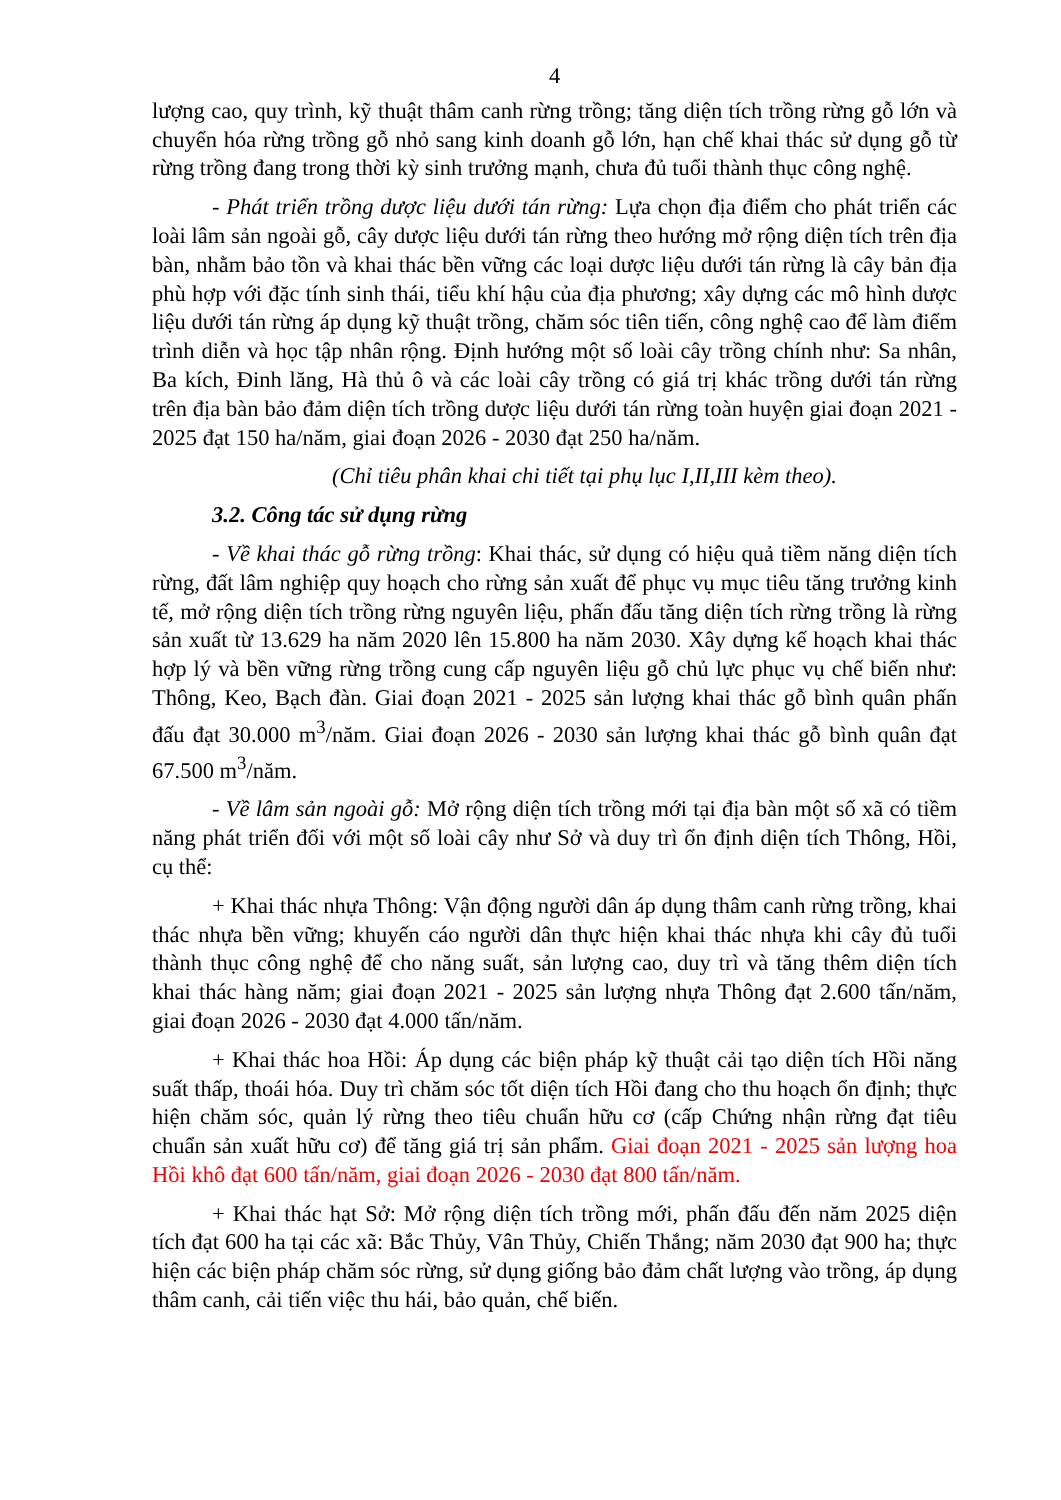4
lượng cao, quy trình, kỹ thuật thâm canh rừng trồng; tăng diện tích trồng rừng gỗ lớn và chuyển hóa rừng trồng gỗ nhỏ sang kinh doanh gỗ lớn, hạn chế khai thác sử dụng gỗ từ rừng trồng đang trong thời kỳ sinh trưởng mạnh, chưa đủ tuổi thành thục công nghệ.
- Phát triển trồng dược liệu dưới tán rừng: Lựa chọn địa điểm cho phát triển các loài lâm sản ngoài gỗ, cây dược liệu dưới tán rừng theo hướng mở rộng diện tích trên địa bàn, nhằm bảo tồn và khai thác bền vững các loại dược liệu dưới tán rừng là cây bản địa phù hợp với đặc tính sinh thái, tiểu khí hậu của địa phương; xây dựng các mô hình dược liệu dưới tán rừng áp dụng kỹ thuật trồng, chăm sóc tiên tiến, công nghệ cao để làm điểm trình diễn và học tập nhân rộng. Định hướng một số loài cây trồng chính như: Sa nhân, Ba kích, Đinh lăng, Hà thủ ô và các loài cây trồng có giá trị khác trồng dưới tán rừng trên địa bàn bảo đảm diện tích trồng dược liệu dưới tán rừng toàn huyện giai đoạn 2021 - 2025 đạt 150 ha/năm, giai đoạn 2026 - 2030 đạt 250 ha/năm.
(Chỉ tiêu phân khai chi tiết tại phụ lục I,II,III kèm theo).
3.2. Công tác sử dụng rừng
- Về khai thác gỗ rừng trồng: Khai thác, sử dụng có hiệu quả tiềm năng diện tích rừng, đất lâm nghiệp quy hoạch cho rừng sản xuất để phục vụ mục tiêu tăng trưởng kinh tế, mở rộng diện tích trồng rừng nguyên liệu, phấn đấu tăng diện tích rừng trồng là rừng sản xuất từ 13.629 ha năm 2020 lên 15.800 ha năm 2030. Xây dựng kế hoạch khai thác hợp lý và bền vững rừng trồng cung cấp nguyên liệu gỗ chủ lực phục vụ chế biến như: Thông, Keo, Bạch đàn. Giai đoạn 2021 - 2025 sản lượng khai thác gỗ bình quân phấn đấu đạt 30.000 m<sup>3</sup>/năm. Giai đoạn 2026 - 2030 sản lượng khai thác gỗ bình quân đạt 67.500 m<sup>3</sup>/năm.
- Về lâm sản ngoài gỗ: Mở rộng diện tích trồng mới tại địa bàn một số xã có tiềm năng phát triển đối với một số loài cây như Sở và duy trì ổn định diện tích Thông, Hồi, cụ thể:
+ Khai thác nhựa Thông: Vận động người dân áp dụng thâm canh rừng trồng, khai thác nhựa bền vững; khuyến cáo người dân thực hiện khai thác nhựa khi cây đủ tuổi thành thục công nghệ để cho năng suất, sản lượng cao, duy trì và tăng thêm diện tích khai thác hàng năm; giai đoạn 2021 - 2025 sản lượng nhựa Thông đạt 2.600 tấn/năm, giai đoạn 2026 - 2030 đạt 4.000 tấn/năm.
+ Khai thác hoa Hồi: Áp dụng các biện pháp kỹ thuật cải tạo diện tích Hồi năng suất thấp, thoái hóa. Duy trì chăm sóc tốt diện tích Hồi đang cho thu hoạch ổn định; thực hiện chăm sóc, quản lý rừng theo tiêu chuẩn hữu cơ (cấp Chứng nhận rừng đạt tiêu chuẩn sản xuất hữu cơ) để tăng giá trị sản phẩm. Giai đoạn 2021 - 2025 sản lượng hoa Hồi khô đạt 600 tấn/năm, giai đoạn 2026 - 2030 đạt 800 tấn/năm.
+ Khai thác hạt Sở: Mở rộng diện tích trồng mới, phấn đấu đến năm 2025 diện tích đạt 600 ha tại các xã: Bắc Thủy, Vân Thủy, Chiến Thắng; năm 2030 đạt 900 ha; thực hiện các biện pháp chăm sóc rừng, sử dụng giống bảo đảm chất lượng vào trồng, áp dụng thâm canh, cải tiến việc thu hái, bảo quản, chế biến.